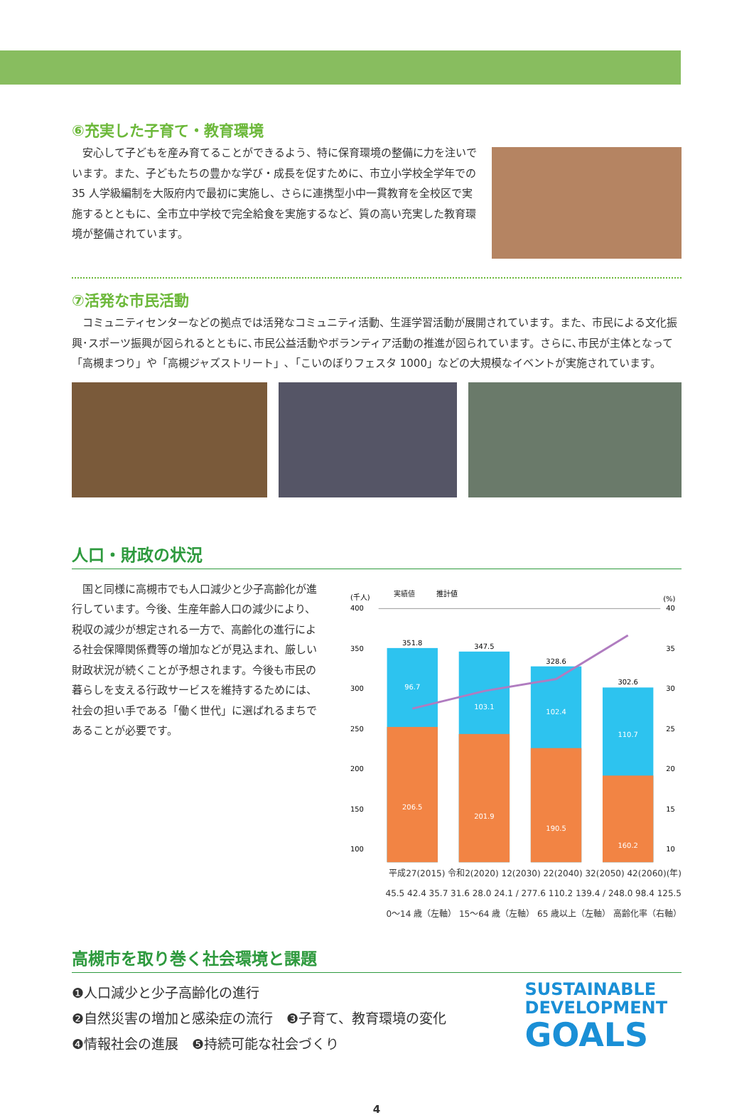⑥充実した子育て・教育環境
　安心して子どもを産み育てることができるよう、特に保育環境の整備に力を注いでいます。また、子どもたちの豊かな学び・成長を促すために、市立小学校全学年での 35 人学級編制を大阪府内で最初に実施し、さらに連携型小中一貫教育を全校区で実施するとともに、全市立中学校で完全給食を実施するなど、質の高い充実した教育環境が整備されています。
⑦活発な市民活動
　コミュニティセンターなどの拠点では活発なコミュニティ活動、生涯学習活動が展開されています。また、市民による文化振興･スポーツ振興が図られるとともに､市民公益活動やボランティア活動の推進が図られています。さらに､市民が主体となって「高槻まつり」や「高槻ジャズストリート」､「こいのぼりフェスタ 1000」などの大規模なイベントが実施されています。
人口・財政の状況
　国と同様に高槻市でも人口減少と少子高齢化が進行しています。今後、生産年齢人口の減少により、税収の減少が想定される一方で、高齢化の進行による社会保障関係費等の増加などが見込まれ、厳しい財政状況が続くことが予想されます。今後も市民の暮らしを支える行政サービスを維持するためには、社会の担い手である「働く世代」に選ばれるまちであることが必要です。
(千人)
(%)
実績値
推計値
400
350
300
250
200
150
100
40
35
30
25
20
15
10
351.8
96.7
206.5
347.5
103.1
201.9
328.6
102.4
190.5
302.6
110.7
160.2
平成27(2015) 令和2(2020) 12(2030) 22(2040) 32(2050) 42(2060)(年)
45.5 42.4 35.7 31.6 28.0 24.1 / 277.6 110.2 139.4 / 248.0 98.4 125.5
0～14 歳（左軸） 15～64 歳（左軸） 65 歳以上（左軸） 高齢化率（右軸）
高槻市を取り巻く社会環境と課題
❶人口減少と少子高齢化の進行
❷自然災害の増加と感染症の流行　❸子育て、教育環境の変化
❹情報社会の進展　❺持続可能な社会づくり
SUSTAINABLE
DEVELOPMENT
GOALS
4